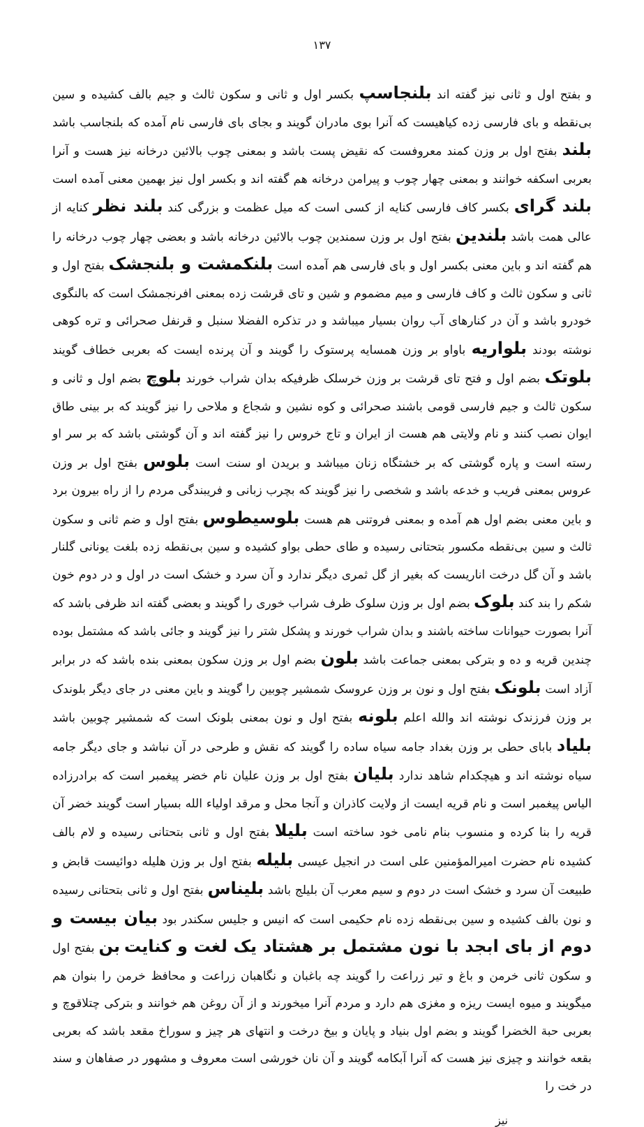۱۳۷
و بفتح اول و ثانی نیز گفته اند بلنجاسپ بکسر اول و ثانی و سکون ثالث و جیم بالف کشیده و سین بی‌نقطه و بای فارسی زده کیاهیست که آنرا بوی مادران گویند و بجای بای فارسی نام آمده که بلنجاسب باشد بلند بفتح اول بر وزن کمند معروفست که نقیض پست باشد و بمعنی چوب بالائین درخانه نیز هست و آنرا بعربی اسکفه خوانند و بمعنی چهار چوب و پیرامن درخانه هم گفته اند و بکسر اول نیز بهمین معنی آمده است بلند گرای بکسر کاف فارسی کنایه از کسی است که میل عظمت و بزرگی کند بلند نظر کنایه از عالی همت باشد بلندین بفتح اول بر وزن سمندین چوب بالائین درخانه باشد و بعضی چهار چوب درخانه را هم گفته اند و باین معنی بکسر اول و بای فارسی هم آمده است بلنکمشت و بلنجشک بفتح اول و ثانی و سکون ثالث و کاف فارسی و میم مضموم و شین و تای قرشت زده بمعنی افرنجمشک است که بالنگوی خودرو باشد و آن در کنارهای آب روان بسیار میباشد و در تذکره الفضلا سنبل و قرنفل صحرائی و تره کوهی نوشته بودند بلواریه باواو بر وزن همسایه پرستوک را گویند و آن پرنده ایست که بعربی خطاف گویند بلوتک بضم اول و فتح تای قرشت بر وزن خرسلک ظرفیکه بدان شراب خورند بلوچ بضم اول و ثانی و سکون ثالث و جیم فارسی قومی باشند صحرائی و کوه نشین و شجاع و ملاحی را نیز گویند که بر بینی طاق ایوان نصب کنند و نام ولایتی هم هست از ایران و تاج خروس را نیز گفته اند و آن گوشتی باشد که بر سر او رسته است و پاره گوشتی که بر خشتگاه زنان میباشد و بریدن او سنت است بلوس بفتح اول بر وزن عروس بمعنی فریب و خدعه باشد و شخصی را نیز گویند که بچرب زبانی و فریبندگی مردم را از راه بیرون برد و باین معنی بضم اول هم آمده و بمعنی فروتنی هم هست بلوسیطوس بفتح اول و ضم ثانی و سکون ثالث و سین بی‌نقطه مکسور بتحتانی رسیده و طای حطی بواو کشیده و سین بی‌نقطه زده بلغت یونانی گلنار باشد و آن گل درخت اناریست که بغیر از گل ثمری دیگر ندارد و آن سرد و خشک است در اول و در دوم خون شکم را بند کند بلوک بضم اول بر وزن سلوک ظرف شراب خوری را گویند و بعضی گفته اند ظرفی باشد که آنرا بصورت حیوانات ساخته باشند و بدان شراب خورند و پشکل شتر را نیز گویند و جائی باشد که مشتمل بوده چندین قریه و ده و بترکی بمعنی جماعت باشد بلون بضم اول بر وزن سکون بمعنی بنده باشد که در برابر آزاد است بلونک بفتح اول و نون بر وزن عروسک شمشیر چوبین را گویند و باین معنی در جای دیگر بلوندک بر وزن فرزندک نوشته اند والله اعلم بلونه بفتح اول و نون بمعنی بلونک است که شمشیر چوبین باشد بلیاد بابای حطی بر وزن بغداد جامه سیاه ساده را گویند که نقش و طرحی در آن نباشد و جای دیگر جامه سیاه نوشته اند و هیچکدام شاهد ندارد بلیان بفتح اول بر وزن علیان نام خضر پیغمبر است که برادرزاده الیاس پیغمبر است و نام قریه ایست از ولایت کاذران و آنجا محل و مرقد اولیاء الله بسیار است گویند خضر آن قریه را بنا کرده و منسوب بنام نامی خود ساخته است بلیلا بفتح اول و ثانی بتحتانی رسیده و لام بالف کشیده نام حضرت امیرالمؤمنین علی است در انجیل عیسی بلیله بفتح اول بر وزن هلیله دوائیست قابض و طبیعت آن سرد و خشک است در دوم و سیم معرب آن بلیلج باشد بلیناس بفتح اول و ثانی بتحتانی رسیده و نون بالف کشیده و سین بی‌نقطه زده نام حکیمی است که انیس و جلیس سکندر بود بیان بیست و دوم از بای ابجد با نون مشتمل بر هشتاد یک لغت و کنایت بن بفتح اول و سکون ثانی خرمن و باغ و تیر زراعت را گویند چه باغبان و نگاهبان زراعت و محافظ خرمن را بنوان هم میگویند و میوه ایست ریزه و مغزی هم دارد و مردم آنرا میخورند و از آن روغن هم خوانند و بترکی چتلاقوچ و بعربی حبة الخضرا گویند و بضم اول بنیاد و پایان و بیخ درخت و انتهای هر چیز و سوراخ مقعد باشد که بعربی بقعه خوانند و چیزی نیز هست که آنرا آبکامه گویند و آن نان خورشی است معروف و مشهور در صفاهان و سند در خت را
نیز